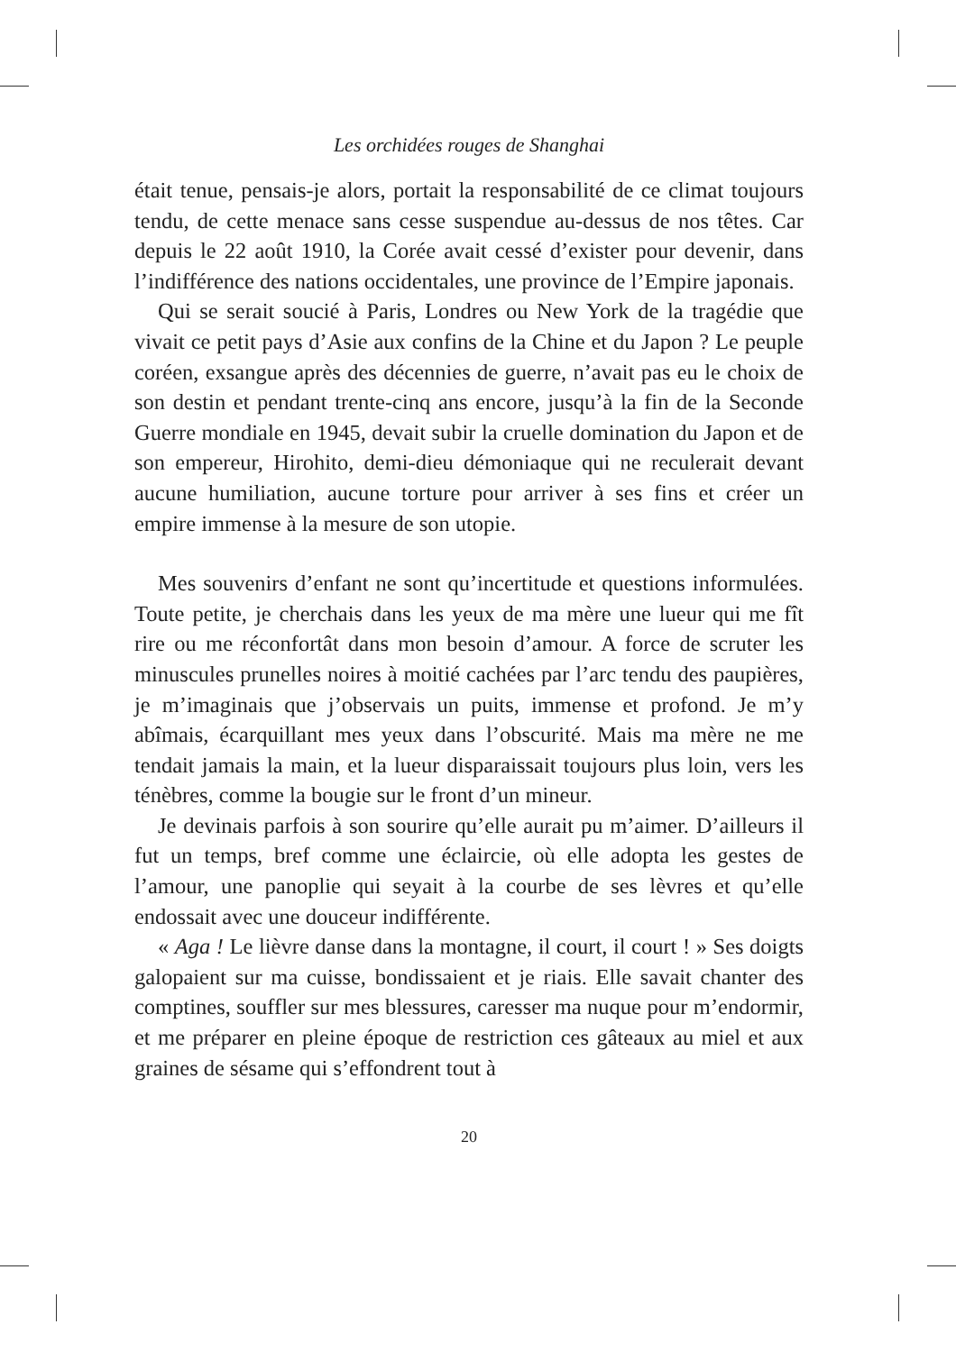Les orchidées rouges de Shanghai
était tenue, pensais-je alors, portait la responsabilité de ce climat toujours tendu, de cette menace sans cesse suspendue au-dessus de nos têtes. Car depuis le 22 août 1910, la Corée avait cessé d’exister pour devenir, dans l’indifférence des nations occidentales, une province de l’Empire japonais.
Qui se serait soucié à Paris, Londres ou New York de la tragédie que vivait ce petit pays d’Asie aux confins de la Chine et du Japon ? Le peuple coréen, exsangue après des décennies de guerre, n’avait pas eu le choix de son destin et pendant trente-cinq ans encore, jusqu’à la fin de la Seconde Guerre mondiale en 1945, devait subir la cruelle domination du Japon et de son empereur, Hirohito, demi-dieu démoniaque qui ne reculerait devant aucune humiliation, aucune torture pour arriver à ses fins et créer un empire immense à la mesure de son utopie.
Mes souvenirs d’enfant ne sont qu’incertitude et questions informulées. Toute petite, je cherchais dans les yeux de ma mère une lueur qui me fît rire ou me réconfortât dans mon besoin d’amour. A force de scruter les minuscules prunelles noires à moitié cachées par l’arc tendu des paupières, je m’imaginais que j’observais un puits, immense et profond. Je m’y abîmais, écarquillant mes yeux dans l’obscurité. Mais ma mère ne me tendait jamais la main, et la lueur disparaissait toujours plus loin, vers les ténèbres, comme la bougie sur le front d’un mineur.
Je devinais parfois à son sourire qu’elle aurait pu m’aimer. D’ailleurs il fut un temps, bref comme une éclaircie, où elle adopta les gestes de l’amour, une panoplie qui seyait à la courbe de ses lèvres et qu’elle endossait avec une douceur indifférente.
« Aga ! Le lièvre danse dans la montagne, il court, il court ! » Ses doigts galopaient sur ma cuisse, bondissaient et je riais. Elle savait chanter des comptines, souffler sur mes blessures, caresser ma nuque pour m’endormir, et me préparer en pleine époque de restriction ces gâteaux au miel et aux graines de sésame qui s’effondrent tout à
20